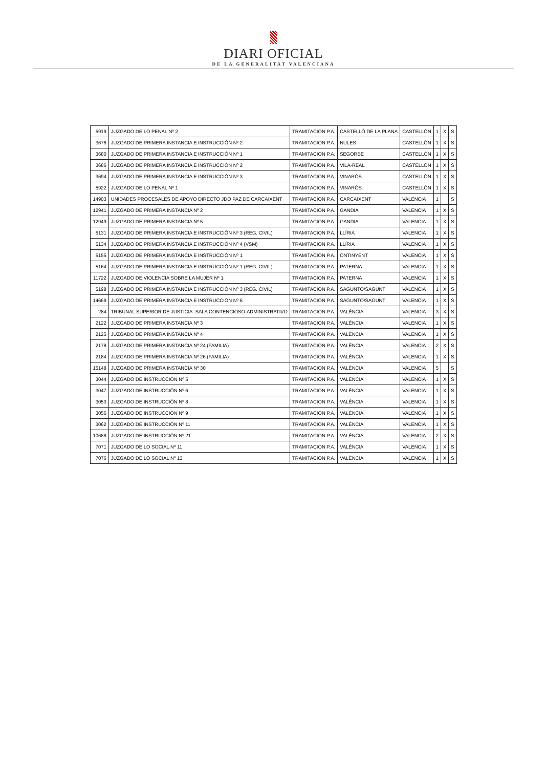DIARI OFICIAL
DE LA GENERALITAT VALENCIANA
| 5919 | JUZGADO DE LO PENAL Nº 2 | TRAMITACION P.A. | CASTELLÓ DE LA PLANA | CASTELLÓN | 1 | X | S |
| 3676 | JUZGADO DE PRIMERA INSTANCIA E INSTRUCCIÓN Nº 2 | TRAMITACION P.A. | NULES | CASTELLÓN | 1 | X | S |
| 3680 | JUZGADO DE PRIMERA INSTANCIA E INSTRUCCIÓN Nº 1 | TRAMITACION P.A. | SEGORBE | CASTELLÓN | 1 | X | S |
| 3686 | JUZGADO DE PRIMERA INSTANCIA E INSTRUCCIÓN Nº 2 | TRAMITACION P.A. | VILA-REAL | CASTELLÓN | 1 | X | S |
| 3694 | JUZGADO DE PRIMERA INSTANCIA E INSTRUCCIÓN Nº 3 | TRAMITACION P.A. | VINARÒS | CASTELLÓN | 1 | X | S |
| 5922 | JUZGADO DE LO PENAL Nº 1 | TRAMITACION P.A. | VINARÒS | CASTELLÓN | 1 | X | S |
| 14903 | UNIDADES PROCESALES DE APOYO DIRECTO JDO PAZ DE CARCAIXENT | TRAMITACION P.A. | CARCAIXENT | VALENCIA | 1 | | S |
| 12941 | JUZGADO DE PRIMERA INSTANCIA Nº 2 | TRAMITACION P.A. | GANDIA | VALENCIA | 1 | X | S |
| 12949 | JUZGADO DE PRIMERA INSTANCIA Nº 5 | TRAMITACION P.A. | GANDIA | VALENCIA | 1 | X | S |
| 5131 | JUZGADO DE PRIMERA INSTANCIA E INSTRUCCIÓN Nº 3 (REG. CIVIL) | TRAMITACION P.A. | LLÍRIA | VALENCIA | 1 | X | S |
| 5134 | JUZGADO DE PRIMERA INSTANCIA E INSTRUCCIÓN Nº 4 (VSM) | TRAMITACION P.A. | LLÍRIA | VALENCIA | 1 | X | S |
| 5155 | JUZGADO DE PRIMERA INSTANCIA E INSTRUCCIÓN Nº 1 | TRAMITACION P.A. | ONTINYENT | VALENCIA | 1 | X | S |
| 5164 | JUZGADO DE PRIMERA INSTANCIA E INSTRUCCIÓN Nº 1 (REG. CIVIL) | TRAMITACION P.A. | PATERNA | VALENCIA | 1 | X | S |
| 11722 | JUZGADO DE VIOLENCIA SOBRE LA MUJER Nº 1 | TRAMITACION P.A. | PATERNA | VALENCIA | 1 | X | S |
| 5198 | JUZGADO DE PRIMERA INSTANCIA E INSTRUCCIÓN Nº 3 (REG. CIVIL) | TRAMITACION P.A. | SAGUNTO/SAGUNT | VALENCIA | 1 | X | S |
| 14669 | JUZGADO DE PRIMERA INSTANCIA E INSTRUCCION Nº 6 | TRAMITACION P.A. | SAGUNTO/SAGUNT | VALENCIA | 1 | X | S |
| 284 | TRIBUNAL SUPERIOR DE JUSTICIA. SALA CONTENCIOSO-ADMINISTRATIVO | TRAMITACION P.A. | VALÈNCIA | VALENCIA | 3 | X | S |
| 2122 | JUZGADO DE PRIMERA INSTANCIA Nº 3 | TRAMITACION P.A. | VALÈNCIA | VALENCIA | 1 | X | S |
| 2125 | JUZGADO DE PRIMERA INSTANCIA Nº 4 | TRAMITACION P.A. | VALÈNCIA | VALENCIA | 1 | X | S |
| 2178 | JUZGADO DE PRIMERA INSTANCIA Nº 24 (FAMILIA) | TRAMITACION P.A. | VALÈNCIA | VALENCIA | 2 | X | S |
| 2184 | JUZGADO DE PRIMERA INSTANCIA Nº 26 (FAMILIA) | TRAMITACION P.A. | VALÈNCIA | VALENCIA | 1 | X | S |
| 15148 | JUZGADO DE PRIMERA INSTANCIA Nº 30 | TRAMITACION P.A. | VALÈNCIA | VALENCIA | 5 | | S |
| 3044 | JUZGADO DE INSTRUCCIÓN Nº 5 | TRAMITACION P.A. | VALÈNCIA | VALENCIA | 1 | X | S |
| 3047 | JUZGADO DE INSTRUCCIÓN Nº 6 | TRAMITACION P.A. | VALÈNCIA | VALENCIA | 1 | X | S |
| 3053 | JUZGADO DE INSTRUCCIÓN Nº 8 | TRAMITACION P.A. | VALÈNCIA | VALENCIA | 1 | X | S |
| 3056 | JUZGADO DE INSTRUCCIÓN Nº 9 | TRAMITACION P.A. | VALÈNCIA | VALENCIA | 1 | X | S |
| 3062 | JUZGADO DE INSTRUCCIÓN Nº 11 | TRAMITACION P.A. | VALÈNCIA | VALENCIA | 1 | X | S |
| 10688 | JUZGADO DE INSTRUCCIÓN Nº 21 | TRAMITACION P.A. | VALÈNCIA | VALENCIA | 2 | X | S |
| 7071 | JUZGADO DE LO SOCIAL Nº 11 | TRAMITACION P.A. | VALÈNCIA | VALENCIA | 1 | X | S |
| 7076 | JUZGADO DE LO SOCIAL Nº 13 | TRAMITACION P.A. | VALÈNCIA | VALENCIA | 1 | X | S |